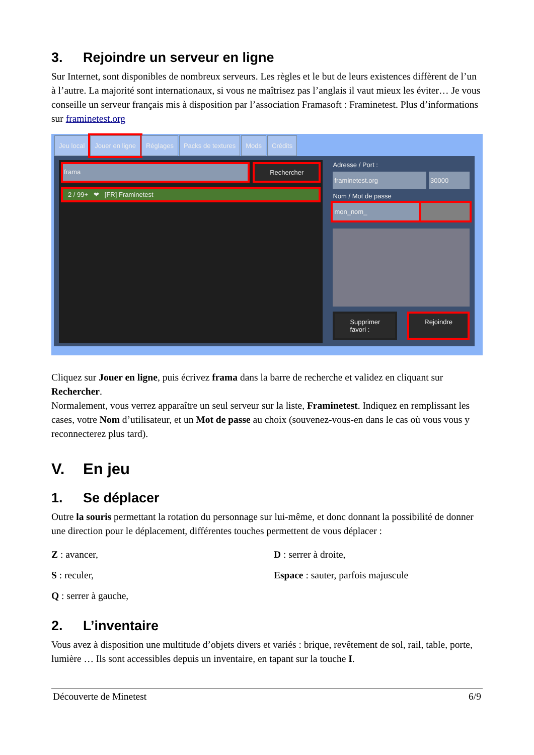3. Rejoindre un serveur en ligne
Sur Internet, sont disponibles de nombreux serveurs. Les règles et le but de leurs existences diffèrent de l’un à l’autre. La majorité sont internationaux, si vous ne maîtrisez pas l’anglais il vaut mieux les éviter… Je vous conseille un serveur français mis à disposition par l’association Framasoft : Framinetest. Plus d’informations sur framinetest.org
Jeu local Jouer en ligne Réglages Packs de textures Mods Crédits
frama Rechercher
2 / 99+ ❤ [FR] Framinetest
Adresse / Port :
framinetest.org 30000
Nom / Mot de passe
mon_nom_
Supprimer favori : Rejoindre
Cliquez sur Jouer en ligne, puis écrivez frama dans la barre de recherche et validez en cliquant sur Rechercher.
Normalement, vous verrez apparaître un seul serveur sur la liste, Framinetest. Indiquez en remplissant les cases, votre Nom d’utilisateur, et un Mot de passe au choix (souvenez-vous-en dans le cas où vous vous y reconnecterez plus tard).
V. En jeu
1. Se déplacer
Outre la souris permettant la rotation du personnage sur lui-même, et donc donnant la possibilité de donner une direction pour le déplacement, différentes touches permettent de vous déplacer :
Z : avancer,
S : reculer,
Q : serrer à gauche,
D : serrer à droite,
Espace : sauter, parfois majuscule
2. L’inventaire
Vous avez à disposition une multitude d’objets divers et variés : brique, revêtement de sol, rail, table, porte, lumière … Ils sont accessibles depuis un inventaire, en tapant sur la touche I.
Découverte de Minetest 6/9